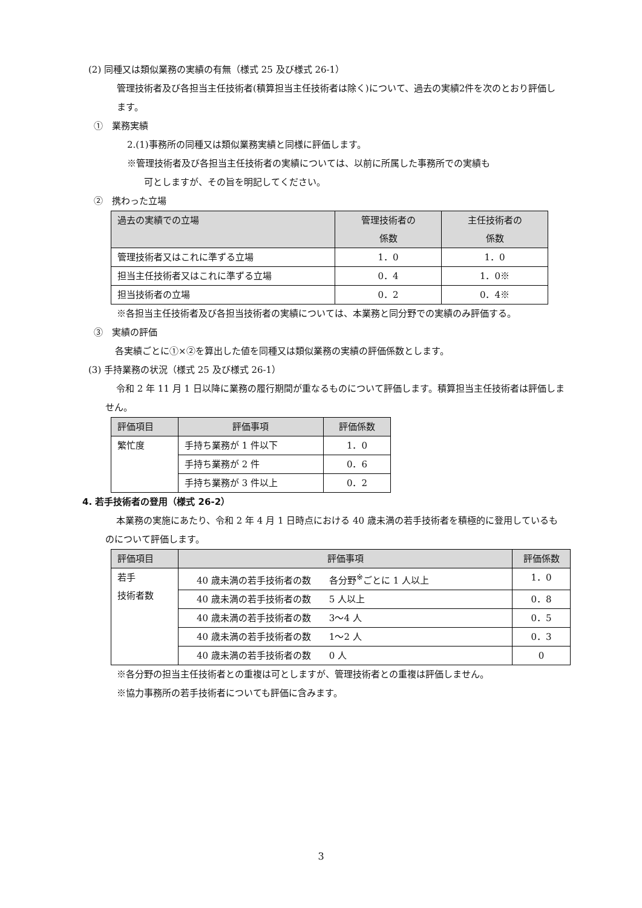(2) 同種又は類似業務の実績の有無（様式 25 及び様式 26-1）
管理技術者及び各担当主任技術者(積算担当主任技術者は除く)について、過去の実績2件を次のとおり評価します。
①　業務実績
2.(1)事務所の同種又は類似業務実績と同様に評価します。
※管理技術者及び各担当主任技術者の実績については、以前に所属した事務所での実績も
可としますが、その旨を明記してください。
②　携わった立場
| 過去の実績での立場 | 管理技術者の 係数 | 主任技術者の 係数 |
| --- | --- | --- |
| 管理技術者又はこれに準ずる立場 | 1．0 | 1．0 |
| 担当主任技術者又はこれに準ずる立場 | 0．4 | 1．0※ |
| 担当技術者の立場 | 0．2 | 0．4※ |
※各担当主任技術者及び各担当技術者の実績については、本業務と同分野での実績のみ評価する。
③　実績の評価
各実績ごとに①×②を算出した値を同種又は類似業務の実績の評価係数とします。
(3) 手持業務の状況（様式 25 及び様式 26-1）
令和 2 年 11 月 1 日以降に業務の履行期間が重なるものについて評価します。積算担当主任技術者は評価しません。
| 評価項目 | 評価事項 | 評価係数 |
| --- | --- | --- |
| 繁忙度 | 手持ち業務が 1 件以下 | 1．0 |
| | 手持ち業務が 2 件 | 0．6 |
| | 手持ち業務が 3 件以上 | 0．2 |
4. 若手技術者の登用（様式 26-2）
本業務の実施にあたり、令和 2 年 4 月 1 日時点における 40 歳未満の若手技術者を積極的に登用しているものについて評価します。
| 評価項目 | 評価事項 | 評価係数 |
| --- | --- | --- |
| 若手 技術者数 | 40 歳未満の若手技術者の数 各分野<sup>※</sup>ごとに 1 人以上 | 1．0 |
| | 40 歳未満の若手技術者の数 5 人以上 | 0．8 |
| | 40 歳未満の若手技術者の数 3～4 人 | 0．5 |
| | 40 歳未満の若手技術者の数 1～2 人 | 0．3 |
| | 40 歳未満の若手技術者の数 0 人 | 0 |
※各分野の担当主任技術者との重複は可としますが、管理技術者との重複は評価しません。
※協力事務所の若手技術者についても評価に含みます。
3